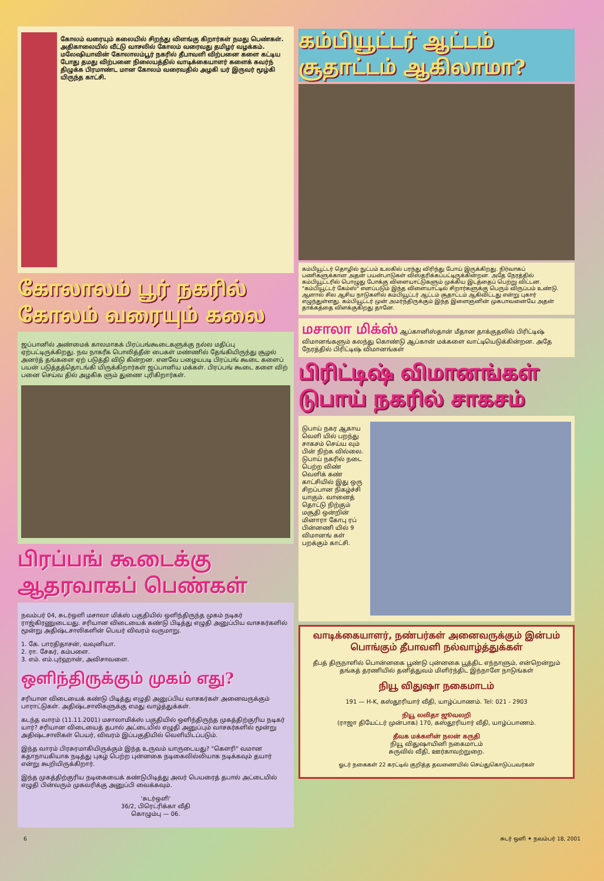கோலம் வரையும் கலையில் சிறந்து விளங்கு கிறார்கள் நமது பெண்கள். அதிகாலையில் வீட்டு வாசலில் கோலம் வரைவது தமிழர் வழக்கம். மலேஷியாவின் கோலாலம்பூர் நகரில் தீபாவளி விற்பனை களை கட்டிய போது தமது விற்பனை நிலையத்தில் வாடிக்கையாளர் களைக் கவர்ந் திழுக்க பிரமாண்ட மான கோலம் வரைவதில் அழகி யர் இருவர் மூழ்கி யிருந்த காட்சி.
கோலாலம் பூர் நகரில் கோலம் வரையும் கலை
ஜப்பானில் அண்மைக் காலமாகக் பிரப்பங்கூடைகளுக்கு நல்ல மதிப்பு ஏற்பட்டிருக்கிறது. நவ நாகரீக பொலித்தீன் பைகள் மண்ணில் தேங்கியிருந்து சூழல் அனர்த் தங்களை ஏற் படுத்தி விடு கின்றன. எனவே பழையபடி பிரப்பங் கூடை களைப் பயன் படுத்தத்தொடங்கி யிருக்கிறார்கள் ஜப்பானிய மக்கள். பிரப்பங் கூடை களை விற் பனை செய்வ தில் அழகிக ளும் துணை புரிகிறார்கள்.
பிரப்பங் கூடைக்கு ஆதரவாகப் பெண்கள்
நவம்பர் 04, சுடர்ஒளி மசாலா மிக்ஸ் பகுதியில் ஒளிந்திருந்த முகம் நடிகர் ராஜ்கிரணுடையது. சரியான விடையைக் கண்டு பிடித்து எழுதி அனுப்பிய வாசகர்களில் மூன்று அதிஷ்டசாலிகளின் பெயர் விவரம் வருமாறு.
1. கே. பாரதிதாசன், வவுனியா.
2. ரா. சேகர், கம்பளை.
3. எம். எம்.புர்ஹான், அவிசாவளை.
ஒளிந்திருக்கும் முகம் எது?
சரியான விடையைக் கண்டு பிடித்து எழுதி அனுப்பிய வாசகர்கள் அனைவருக்கும் பாராட்டுகள். அதிஷ்டசாலிகளுக்கு எமது வாழ்த்துக்கள்.
கடந்த வாரம் (11.11.2001) மசாலாமிக்ஸ் பகுதியில் ஒளிந்திருந்த முகத்திற்குரிய நடிகர் யார்? சரியான விடையைத் தபால் அட்டையில் எழுதி அனுப்பும் வாசகர்களில் மூன்று அதிஷ்டசாலிகள் பெயர், விவரம் இப்பகுதியில் வெளியிடப்படும்.
இந்த வாரம் பிரசுரமாகியிருக்கும் இந்த உருவம் யாருடையது? "கௌரி" வமான கதாநாயகியாக நடித்து புகழ் பெற்ற புன்னகை நடிகைவில்லியாக நடிக்கவும் தயார் என்று கூறியிருக்கிறார்.
இந்த முகத்திற்குரிய நடிகையைக் கண்டுபிடித்து அவர் பெயரைத் தபால் அட்டையில் எழுதி பின்வரும் முகவரிக்கு அனுப்பி வைக்கவும்.
'சுடர்ஒளி'
36/2, பிரெட்ரிக்கா வீதி
கொழும்பு — 06.
கம்பியூட்டர் ஆட்டம் சூதாட்டம் ஆகிலாமா?
கம்பியூட்டர் தொழில் நுட்பம் உலகில் பரந்து விரிந்து போய் இருக்கிறது. நிர்வாகப் பணிகளுக்கான அதன் பயன்பாடுகள் விஸ்தரிக்கப்பட்டிருக்கின்றன. அதே நேரத்தில் கம்பியூட்டரில் பொழுது போக்கு விளையாட்டுகளும் முக்கிய இடத்தைப் பெற்று விட்டன. "கம்பியூட்டர் கேம்ஸ்" எனப்படும் இந்த விளையாட்டில் சிறார்களுக்கு பெரும் விருப்பம் உண்டு. ஆனால் சில ஆசிய நாடுகளில் கம்பியூட்டர் ஆட்டம் சூதாட்டம் ஆகிவிட்டது என்று புகார் எழுந்துள்ளது. கம்பியூட்டர் முன் அமர்ந்திருக்கும் இந்த இளைஞனின் முகபாவனையே அதன் தாக்கத்தை விளக்குகிறது தானே.
மசாலா மிக்ஸ் ஆப்கானிஸ்தான் மீதான தாக்குதலில் பிரிட்டிஷ் விமானங்களும் கலந்து கொண்டு ஆப்கான் மக்களை வாட்டியெடுக்கின்றன. அதே நேரத்தில் பிரிட்டிஷ் விமானங்கள்
பிரிட்டிஷ் விமானங்கள் டுபாய் நகரில் சாகசம்
டுபாய் நகர ஆகாய வெளி யில் பறந்து சாகசம் செய்ய வும் பின் நிற்க வில்லை. டுபாய் நகரில் நடை பெற்ற விண் வெளிக் கண் காட்சியில் இது ஒரு சிறப்பான நிகழ்ச்சி யாகும். வானைத் தொட்டு நிற்கும் மசூதி ஒன்றின் மினாரா கோபு ரப் பின்னணி யில் 9 விமானங் கள் பறக்கும் காட்சி.
வாடிக்கையாளர், நண்பர்கள் அனைவருக்கும் இன்பம் பொங்கும் தீபாவளி நல்வாழ்த்துக்கள்
தீபத் திருநாளில் பொன்னகை பூண்டு புன்னகை பூத்திட எந்நாளும், என்றென்றும் தங்கத் தரணியில் தனித்துவம் மிளிர்ந்திட இந்நாளே நாடுங்கள்
நியூ விதுஷா நகைமாடம்
191 — H-K, கஸ்தூரியார் வீதி, யாழ்ப்பாணம். Tel: 021 - 2903
நியூ லலிதா ஜூவலறி
(ராஜா தியேட்டர் முன்பாக) 170, கஸ்தூரியார் வீதி, யாழ்ப்பாணம்.
தீவக மக்களின் நலன் கருதி
நியூ விதுஷாயினி நகைமாடம்
சுருவில் வீதி, ஊர்காவற்றுறை.
ஓடர் நகைகள் 22 கரட்டில் குறித்த தவணையில் செய்துகொடுப்பவர்கள்
6 சுடர் ஒளி ✦ நவம்பர் 18, 2001